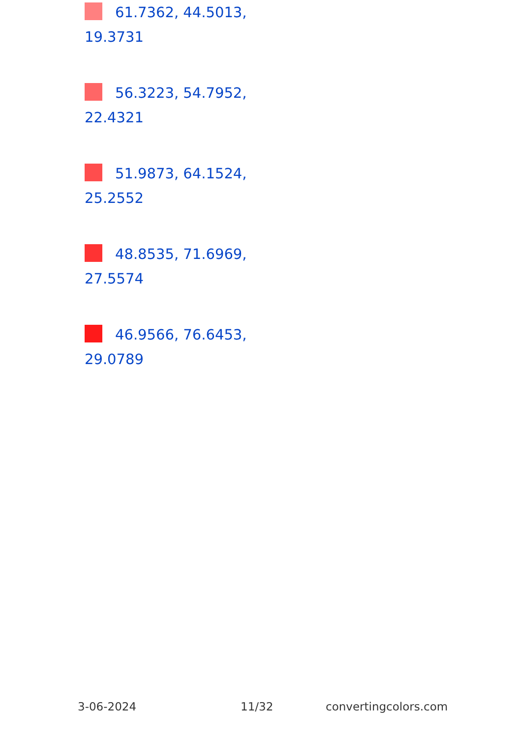61.7362, 44.5013, 19.3731
56.3223, 54.7952, 22.4321
51.9873, 64.1524, 25.2552
48.8535, 71.6969, 27.5574
46.9566, 76.6453, 29.0789
3-06-2024 11/32 convertingcolors.com